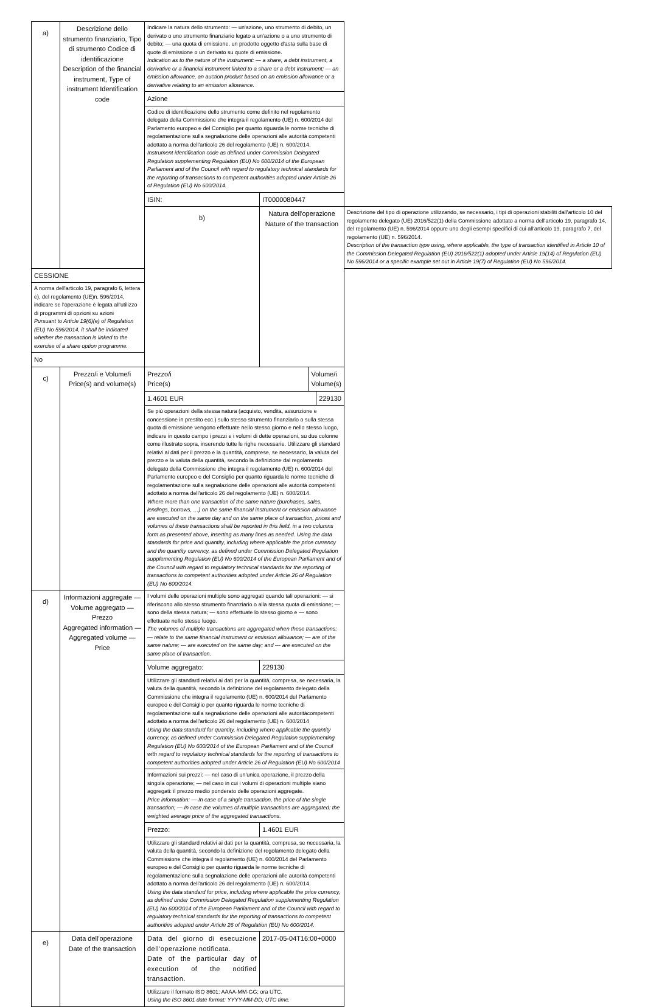| a) | Descrizione dello strumento finanziario, Tipo di strumento Codice di identificazione Description of the financial instrument, Type of instrument Identification code | Indicare la natura dello strumento: — un'azione, uno strumento di debito, un derivato o uno strumento finanziario legato a un'azione o a uno strumento di debito; — una quota di emissione, un prodotto oggetto d'asta sulla base di quote di emissione o un derivato su quote di emissione. Indication as to the nature of the instrument: — a share, a debt instrument, a derivative or a financial instrument linked to a share or a debt instrument; — an emission allowance, an auction product based on an emission allowance or a derivative relating to an emission allowance. | | |
| | | Azione | | |
| | | Codice di identificazione dello strumento come definito nel regolamento delegato della Commissione che integra il regolamento (UE) n. 600/2014 del Parlamento europeo e del Consiglio per quanto riguarda le norme tecniche di regolamentazione sulla segnalazione delle operazioni alle autorità competenti adottato a norma dell'articolo 26 del regolamento (UE) n. 600/2014. Instrument identification code as defined under Commission Delegated Regulation supplementing Regulation (EU) No 600/2014 of the European Parliament and of the Council with regard to regulatory technical standards for the reporting of transactions to competent authorities adopted under Article 26 of Regulation (EU) No 600/2014. | | |
| | | ISIN: | IT0000080447 | |
| | | b) | Natura dell'operazione Nature of the transaction | Descrizione del tipo di operazione utilizzando, se necessario, i tipi di operazioni stabiliti dall'articolo 10 del regolamento delegato (UE) 2016/522(1) della Commissione adottato a norma dell'articolo 19, paragrafo 14, del regolamento (UE) n. 596/2014 oppure uno degli esempi specifici di cui all'articolo 19, paragrafo 7, del regolamento (UE) n. 596/2014. Description of the transaction type using, where applicable, the type of transaction identified in Article 10 of the Commission Delegated Regulation (EU) 2016/522(1) adopted under Article 19(14) of Regulation (EU) No 596/2014 or a specific example set out in Article 19(7) of Regulation (EU) No 596/2014. |
| CESSIONE | | | | |
| A norma dell'articolo 19, paragrafo 6, lettera e), del regolamento (UE)n. 596/2014, indicare se l'operazione è legata all'utilizzo di programmi di opzioni su azioni Pursuant to Article 19(6)(e) of Regulation (EU) No 596/2014, it shall be indicated whether the transaction is linked to the exercise of a share option programme. | | | | |
| No | | | | |
| c) | Prezzo/i e Volume/i Price(s) and volume(s) | / Prezzo/i Price(s) / Volume/i Volume(s) / | | |
| | | / 1.4601 EUR / 229130 / | | |
| | | Se più operazioni della stessa natura (acquisto, vendita, assunzione e concessione in prestito ecc.) sullo stesso strumento finanziario o sulla stessa quota di emissione vengono effettuate nello stesso giorno e nello stesso luogo, indicare in questo campo i prezzi e i volumi di dette operazioni, su due colonne come illustrato sopra, inserendo tutte le righe necessarie. Utilizzare gli standard relativi ai dati per il prezzo e la quantità, comprese, se necessario, la valuta del prezzo e la valuta della quantità, secondo la definizione dal regolamento delegato della Commissione che integra il regolamento (UE) n. 600/2014 del Parlamento europeo e del Consiglio per quanto riguarda le norme tecniche di regolamentazione sulla segnalazione delle operazioni alle autorità competenti adottato a norma dell'articolo 26 del regolamento (UE) n. 600/2014. Where more than one transaction of the same nature (purchases, sales, lendings, borrows, …) on the same financial instrument or emission allowance are executed on the same day and on the same place of transaction, prices and volumes of these transactions shall be reported in this field, in a two columns form as presented above, inserting as many lines as needed. Using the data standards for price and quantity, including where applicable the price currency and the quantity currency, as defined under Commission Delegated Regulation supplementing Regulation (EU) No 600/2014 of the European Parliament and of the Council with regard to regulatory technical standards for the reporting of transactions to competent authorities adopted under Article 26 of Regulation (EU) No 600/2014. | | |
| d) | Informazioni aggregate — Volume aggregato — Prezzo Aggregated information — Aggregated volume — Price | I volumi delle operazioni multiple sono aggregati quando tali operazioni: — si riferiscono allo stesso strumento finanziario o alla stessa quota di emissione; — sono della stessa natura; — sono effettuate lo stesso giorno e — sono effettuate nello stesso luogo. The volumes of multiple transactions are aggregated when these transactions: — relate to the same financial instrument or emission allowance; — are of the same nature; — are executed on the same day; and — are executed on the same place of transaction. | | |
| | | Volume aggregato: | 229130 | |
| | | Utilizzare gli standard relativi ai dati per la quantità, compresa, se necessaria, la valuta della quantità, secondo la definizione del regolamento delegato della Commissione che integra il regolamento (UE) n. 600/2014 del Parlamento europeo e del Consiglio per quanto riguarda le norme tecniche di regolamentazione sulla segnalazione delle operazioni alle autoritàcompetenti adottato a norma dell'articolo 26 del regolamento (UE) n. 600/2014 Using the data standard for quantity, including where applicable the quantity currency, as defined under Commission Delegated Regulation supplementing Regulation (EU) No 600/2014 of the European Parliament and of the Council with regard to regulatory technical standards for the reporting of transactions to competent authorities adopted under Article 26 of Regulation (EU) No 600/2014 | | |
| | | Informazioni sui prezzi: — nel caso di un'unica operazione, il prezzo della singola operazione; — nel caso in cui i volumi di operazioni multiple siano aggregati: il prezzo medio ponderato delle operazioni aggregate. Price information: — In case of a single transaction, the price of the single transaction; — In case the volumes of multiple transactions are aggregated: the weighted average price of the aggregated transactions. | | |
| | | Prezzo: | 1.4601 EUR | |
| | | Utilizzare gli standard relativi ai dati per la quantità, compresa, se necessaria, la valuta della quantità, secondo la definizione del regolamento delegato della Commissione che integra il regolamento (UE) n. 600/2014 del Parlamento europeo e del Consiglio per quanto riguarda le norme tecniche di regolamentazione sulla segnalazione delle operazioni alle autorità competenti adottato a norma dell'articolo 26 del regolamento (UE) n. 600/2014. Using the data standard for price, including where applicable the price currency, as defined under Commission Delegated Regulation supplementing Regulation (EU) No 600/2014 of the European Parliament and of the Council with regard to regulatory technical standards for the reporting of transactions to competent authorities adopted under Article 26 of Regulation (EU) No 600/2014. | | |
| e) | Data dell'operazione Date of the transaction | Data del giorno di esecuzione dell'operazione notificata. Date of the particular day of execution of the notified transaction. | 2017-05-04T16:00+0000 | |
| | | Utilizzare il formato ISO 8601: AAAA-MM-GG; ora UTC. Using the ISO 8601 date format: YYYY-MM-DD; UTC time. | | |